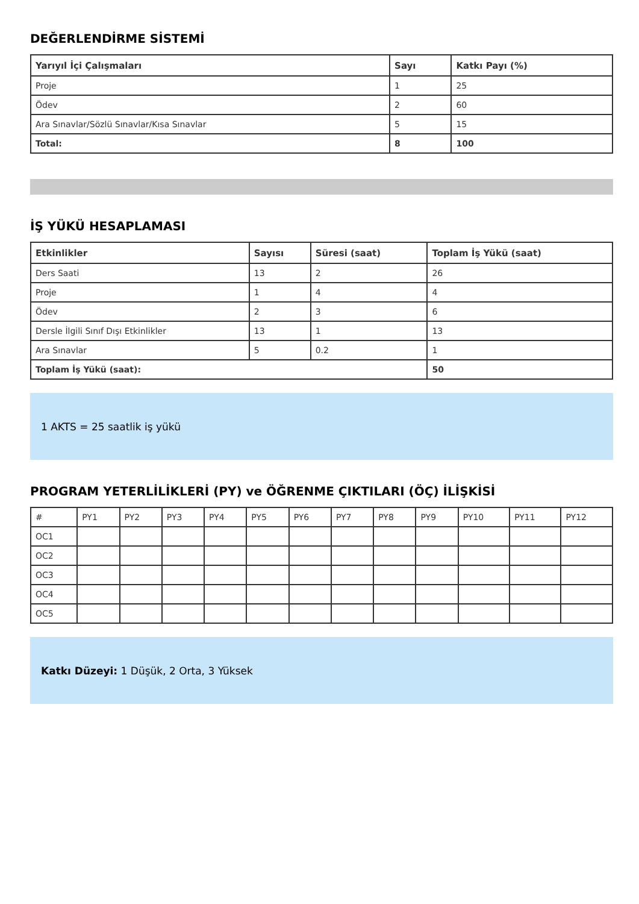DEĞERLENDİRME SİSTEMİ
| Yarıyıl İçi Çalışmaları | Sayı | Katkı Payı (%) |
| --- | --- | --- |
| Proje | 1 | 25 |
| Ödev | 2 | 60 |
| Ara Sınavlar/Sözlü Sınavlar/Kısa Sınavlar | 5 | 15 |
| Total: | 8 | 100 |
İŞ YÜKÜ HESAPLAMASI
| Etkinlikler | Sayısı | Süresi (saat) | Toplam İş Yükü (saat) |
| --- | --- | --- | --- |
| Ders Saati | 13 | 2 | 26 |
| Proje | 1 | 4 | 4 |
| Ödev | 2 | 3 | 6 |
| Dersle İlgili Sınıf Dışı Etkinlikler | 13 | 1 | 13 |
| Ara Sınavlar | 5 | 0.2 | 1 |
| Toplam İş Yükü (saat): | | | 50 |
1 AKTS = 25 saatlik iş yükü
PROGRAM YETERLİLİKLERİ (PY) ve ÖĞRENME ÇIKTILARI (ÖÇ) İLİŞKİSİ
| # | PY1 | PY2 | PY3 | PY4 | PY5 | PY6 | PY7 | PY8 | PY9 | PY10 | PY11 | PY12 |
| OC1 | | | | | | | | | | | | |
| OC2 | | | | | | | | | | | | |
| OC3 | | | | | | | | | | | | |
| OC4 | | | | | | | | | | | | |
| OC5 | | | | | | | | | | | | |
Katkı Düzeyi: 1 Düşük, 2 Orta, 3 Yüksek